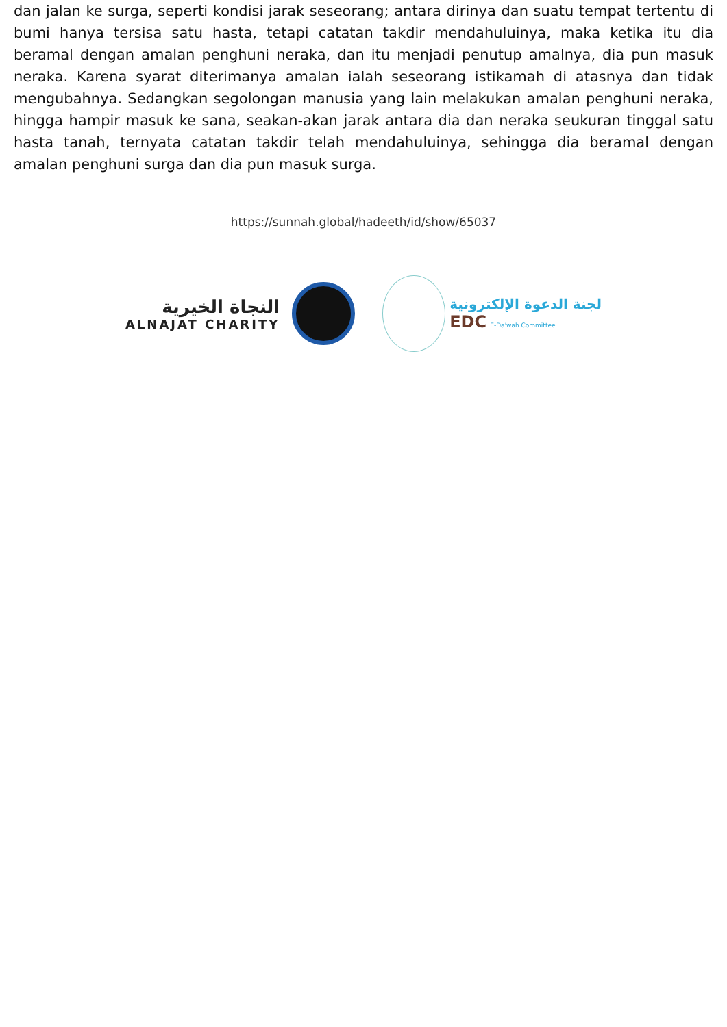dan jalan ke surga, seperti kondisi jarak seseorang; antara dirinya dan suatu tempat tertentu di bumi hanya tersisa satu hasta, tetapi catatan takdir mendahuluinya, maka ketika itu dia beramal dengan amalan penghuni neraka, dan itu menjadi penutup amalnya, dia pun masuk neraka. Karena syarat diterimanya amalan ialah seseorang istikamah di atasnya dan tidak mengubahnya. Sedangkan segolongan manusia yang lain melakukan amalan penghuni neraka, hingga hampir masuk ke sana, seakan-akan jarak antara dia dan neraka seukuran tinggal satu hasta tanah, ternyata catatan takdir telah mendahuluinya, sehingga dia beramal dengan amalan penghuni surga dan dia pun masuk surga.
https://sunnah.global/hadeeth/id/show/65037
النجاة الخيرية
ALNAJAT CHARITY
لجنة الدعوة الإلكترونية
EDC E-Da'wah Committee